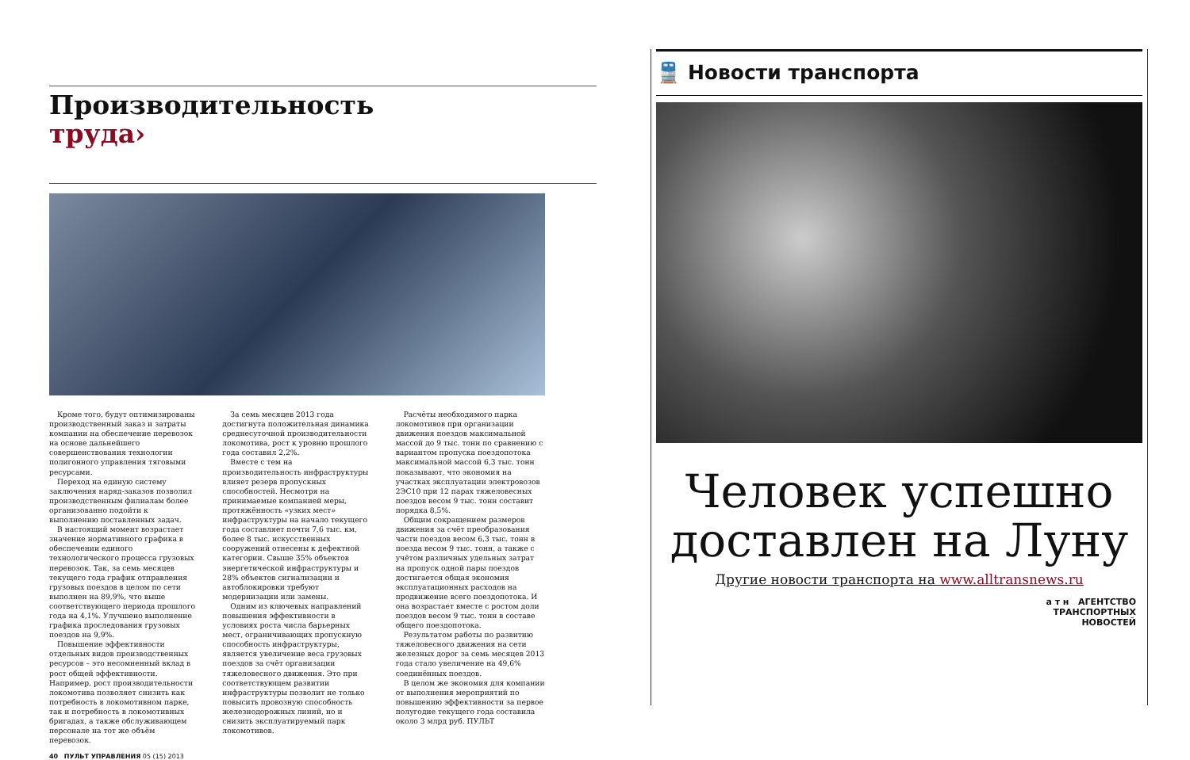Производительность
труда›
Кроме того, будут оптимизированы производственный заказ и затраты компании на обеспечение перевозок на основе дальнейшего совершенствования технологии полигонного управления тяговыми ресурсами.
Переход на единую систему заключения наряд-заказов позволил производственным филиалам более организованно подойти к выполнению поставленных задач.
В настоящий момент возрастает значение нормативного графика в обеспечении единого технологического процесса грузовых перевозок. Так, за семь месяцев текущего года график отправления грузовых поездов в целом по сети выполнен на 89,9%, что выше соответствующего периода прошлого года на 4,1%. Улучшено выполнение графика проследования грузовых поездов на 9,9%.
Повышение эффективности отдельных видов производственных ресурсов – это несомненный вклад в рост общей эффективности. Например, рост производительности локомотива позволяет снизить как потребность в локомотивном парке, так и потребность в локомотивных бригадах, а также обслуживающем персонале на тот же объём перевозок.
За семь месяцев 2013 года достигнута положительная динамика среднесуточной производительности локомотива, рост к уровню прошлого года составил 2,2%.
Вместе с тем на производительность инфраструктуры влияет резерв пропускных способностей. Несмотря на принимаемые компанией меры, протяжённость «узких мест» инфраструктуры на начало текущего года составляет почти 7,6 тыс. км, более 8 тыс. искусственных сооружений отнесены к дефектной категории. Свыше 35% объектов энергетической инфраструктуры и 28% объектов сигнализации и автоблокировки требуют модернизации или замены.
Одним из ключевых направлений повышения эффективности в условиях роста числа барьерных мест, ограничивающих пропускную способность инфраструктуры, является увеличение веса грузовых поездов за счёт организации тяжеловесного движения. Это при соответствующем развитии инфраструктуры позволит не только повысить провозную способность железнодорожных линий, но и снизить эксплуатируемый парк локомотивов.
Расчёты необходимого парка локомотивов при организации движения поездов максимальной массой до 9 тыс. тонн по сравнению с вариантом пропуска поездопотока максимальной массой 6,3 тыс. тонн показывают, что экономия на участках эксплуатации электровозов 2ЭС10 при 12 парах тяжеловесных поездов весом 9 тыс. тонн составит порядка 8,5%.
Общим сокращением размеров движения за счёт преобразования части поездов весом 6,3 тыс. тонн в поезда весом 9 тыс. тонн, а также с учётом различных удельных затрат на пропуск одной пары поездов достигается общая экономия эксплуатационных расходов на продвижение всего поездопотока. И она возрастает вместе с ростом доли поездов весом 9 тыс. тонн в составе общего поездопотока.
Результатом работы по развитию тяжеловесного движения на сети железных дорог за семь месяцев 2013 года стало увеличение на 49,6% соединённых поездов.
В целом же экономия для компании от выполнения мероприятий по повышению эффективности за первое полугодие текущего года составила около 3 млрд руб. ПУЛЬТ
40 ПУЛЬТ УПРАВЛЕНИЯ 05 (15) 2013
🚆 Новости транспорта
Человек успешно доставлен на Луну
Другие новости транспорта на www.alltransnews.ru
а т н АГЕНТСТВО
ТРАНСПОРТНЫХ
НОВОСТЕЙ